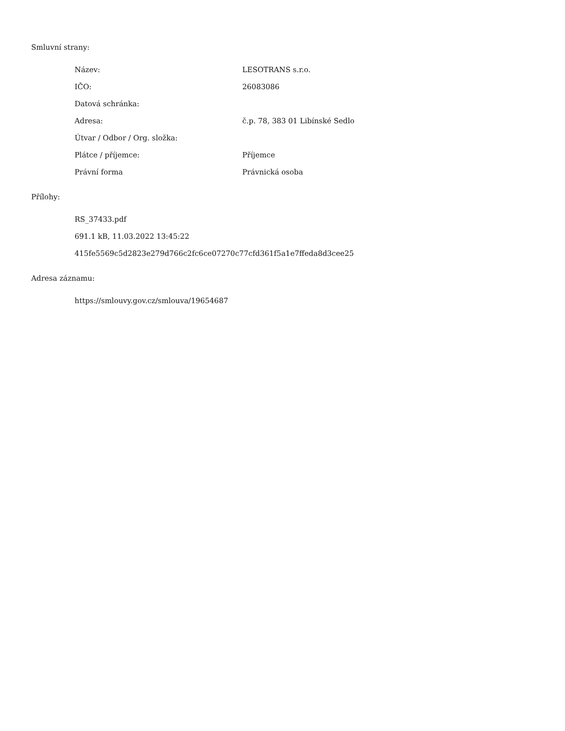Smluvní strany:
| Název: | LESOTRANS s.r.o. |
| IČO: | 26083086 |
| Datová schránka: | |
| Adresa: | č.p. 78, 383 01 Libínské Sedlo |
| Útvar / Odbor / Org. složka: | |
| Plátce / příjemce: | Příjemce |
| Právní forma | Právnická osoba |
Přílohy:
RS_37433.pdf
691.1 kB, 11.03.2022 13:45:22
415fe5569c5d2823e279d766c2fc6ce07270c77cfd361f5a1e7ffeda8d3cee25
Adresa záznamu:
https://smlouvy.gov.cz/smlouva/19654687